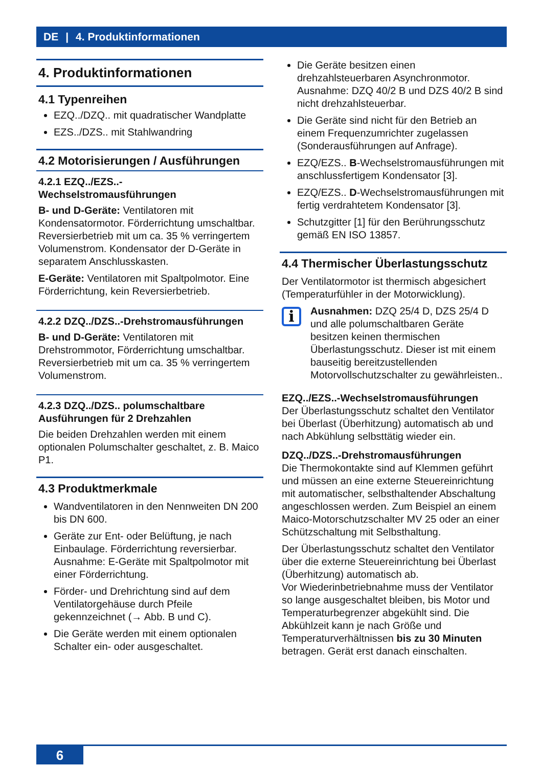DE | 4. Produktinformationen
4. Produktinformationen
4.1 Typenreihen
EZQ../DZQ.. mit quadratischer Wandplatte
EZS../DZS.. mit Stahlwandring
4.2 Motorisierungen / Ausführungen
4.2.1 EZQ../EZS..-
Wechselstromausführungen
B- und D-Geräte: Ventilatoren mit Kondensatormotor. Förderrichtung umschaltbar. Reversierbetrieb mit um ca. 35 % verringertem Volumenstrom. Kondensator der D-Geräte in separatem Anschlusskasten.
E-Geräte: Ventilatoren mit Spaltpolmotor. Eine Förderrichtung, kein Reversierbetrieb.
4.2.2 DZQ../DZS..-Drehstromausführungen
B- und D-Geräte: Ventilatoren mit Drehstrommotor, Förderrichtung umschaltbar. Reversierbetrieb mit um ca. 35 % verringertem Volumenstrom.
4.2.3 DZQ../DZS.. polumschaltbare Ausführungen für 2 Drehzahlen
Die beiden Drehzahlen werden mit einem optionalen Polumschalter geschaltet, z. B. Maico P1.
4.3 Produktmerkmale
Wandventilatoren in den Nennweiten DN 200 bis DN 600.
Geräte zur Ent- oder Belüftung, je nach Einbaulage. Förderrichtung reversierbar. Ausnahme: E-Geräte mit Spaltpolmotor mit einer Förderrichtung.
Förder- und Drehrichtung sind auf dem Ventilatorgehäuse durch Pfeile gekennzeichnet (→ Abb. B und C).
Die Geräte werden mit einem optionalen Schalter ein- oder ausgeschaltet.
Die Geräte besitzen einen drehzahlsteuerbaren Asynchronmotor. Ausnahme: DZQ 40/2 B und DZS 40/2 B sind nicht drehzahlsteuerbar.
Die Geräte sind nicht für den Betrieb an einem Frequenzumrichter zugelassen (Sonderausführungen auf Anfrage).
EZQ/EZS.. B-Wechselstromausführungen mit anschlussfertigem Kondensator [3].
EZQ/EZS.. D-Wechselstromausführungen mit fertig verdrahtetem Kondensator [3].
Schutzgitter [1] für den Berührungsschutz gemäß EN ISO 13857.
4.4 Thermischer Überlastungsschutz
Der Ventilatormotor ist thermisch abgesichert (Temperaturfühler in der Motorwicklung).
i
Ausnahmen: DZQ 25/4 D, DZS 25/4 D und alle polumschaltbaren Geräte besitzen keinen thermischen Überlastungsschutz. Dieser ist mit einem bauseitig bereitzustellenden Motorvollschutzschalter zu gewährleisten..
EZQ../EZS..-Wechselstromausführungen
Der Überlastungsschutz schaltet den Ventilator bei Überlast (Überhitzung) automatisch ab und nach Abkühlung selbsttätig wieder ein.
DZQ../DZS..-Drehstromausführungen
Die Thermokontakte sind auf Klemmen geführt und müssen an eine externe Steuereinrichtung mit automatischer, selbsthaltender Abschaltung angeschlossen werden. Zum Beispiel an einem Maico-Motorschutzschalter MV 25 oder an einer Schützschaltung mit Selbsthaltung.
Der Überlastungsschutz schaltet den Ventilator über die externe Steuereinrichtung bei Überlast (Überhitzung) automatisch ab.
Vor Wiederinbetriebnahme muss der Ventilator so lange ausgeschaltet bleiben, bis Motor und Temperaturbegrenzer abgekühlt sind. Die Abkühlzeit kann je nach Größe und Temperaturverhältnissen bis zu 30 Minuten betragen. Gerät erst danach einschalten.
6